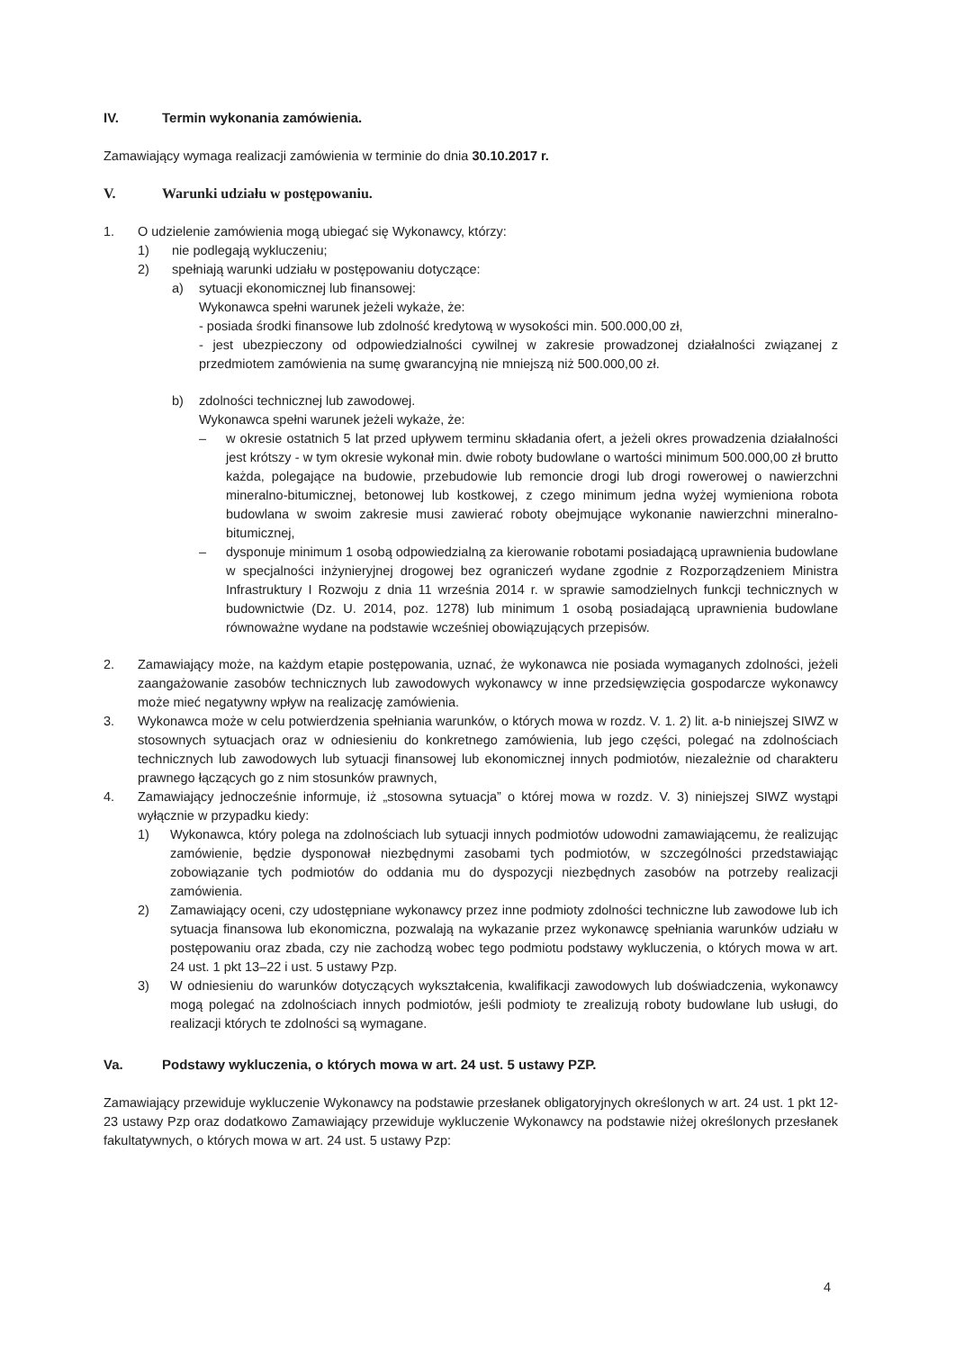IV. Termin wykonania zamówienia.
Zamawiający wymaga realizacji zamówienia w terminie do dnia 30.10.2017 r.
V. Warunki udziału w postępowaniu.
1. O udzielenie zamówienia mogą ubiegać się Wykonawcy, którzy:
1) nie podlegają wykluczeniu;
2) spełniają warunki udziału w postępowaniu dotyczące:
a) sytuacji ekonomicznej lub finansowej:
Wykonawca spełni warunek jeżeli wykaże, że:
- posiada środki finansowe lub zdolność kredytową w wysokości min. 500.000,00 zł,
- jest ubezpieczony od odpowiedzialności cywilnej w zakresie prowadzonej działalności związanej z przedmiotem zamówienia na sumę gwarancyjną nie mniejszą niż 500.000,00 zł.
b) zdolności technicznej lub zawodowej.
Wykonawca spełni warunek jeżeli wykaże, że:
– w okresie ostatnich 5 lat przed upływem terminu składania ofert, a jeżeli okres prowadzenia działalności jest krótszy - w tym okresie wykonał min. dwie roboty budowlane o wartości minimum 500.000,00 zł brutto każda, polegające na budowie, przebudowie lub remoncie drogi lub drogi rowerowej o nawierzchni mineralno-bitumicznej, betonowej lub kostkowej, z czego minimum jedna wyżej wymieniona robota budowlana w swoim zakresie musi zawierać roboty obejmujące wykonanie nawierzchni mineralno-bitumicznej,
– dysponuje minimum 1 osobą odpowiedzialną za kierowanie robotami posiadającą uprawnienia budowlane w specjalności inżynieryjnej drogowej bez ograniczeń wydane zgodnie z Rozporządzeniem Ministra Infrastruktury I Rozwoju z dnia 11 września 2014 r. w sprawie samodzielnych funkcji technicznych w budownictwie (Dz. U. 2014, poz. 1278) lub minimum 1 osobą posiadającą uprawnienia budowlane równoważne wydane na podstawie wcześniej obowiązujących przepisów.
2. Zamawiający może, na każdym etapie postępowania, uznać, że wykonawca nie posiada wymaganych zdolności, jeżeli zaangażowanie zasobów technicznych lub zawodowych wykonawcy w inne przedsięwzięcia gospodarcze wykonawcy może mieć negatywny wpływ na realizację zamówienia.
3. Wykonawca może w celu potwierdzenia spełniania warunków, o których mowa w rozdz. V. 1. 2) lit. a-b niniejszej SIWZ w stosownych sytuacjach oraz w odniesieniu do konkretnego zamówienia, lub jego części, polegać na zdolnościach technicznych lub zawodowych lub sytuacji finansowej lub ekonomicznej innych podmiotów, niezależnie od charakteru prawnego łączących go z nim stosunków prawnych,
4. Zamawiający jednocześnie informuje, iż „stosowna sytuacja” o której mowa w rozdz. V. 3) niniejszej SIWZ wystąpi wyłącznie w przypadku kiedy:
1) Wykonawca, który polega na zdolnościach lub sytuacji innych podmiotów udowodni zamawiającemu, że realizując zamówienie, będzie dysponował niezbędnymi zasobami tych podmiotów, w szczególności przedstawiając zobowiązanie tych podmiotów do oddania mu do dyspozycji niezbędnych zasobów na potrzeby realizacji zamówienia.
2) Zamawiający oceni, czy udostępniane wykonawcy przez inne podmioty zdolności techniczne lub zawodowe lub ich sytuacja finansowa lub ekonomiczna, pozwalają na wykazanie przez wykonawcę spełniania warunków udziału w postępowaniu oraz zbada, czy nie zachodzą wobec tego podmiotu podstawy wykluczenia, o których mowa w art. 24 ust. 1 pkt 13–22 i ust. 5 ustawy Pzp.
3) W odniesieniu do warunków dotyczących wykształcenia, kwalifikacji zawodowych lub doświadczenia, wykonawcy mogą polegać na zdolnościach innych podmiotów, jeśli podmioty te zrealizują roboty budowlane lub usługi, do realizacji których te zdolności są wymagane.
Va. Podstawy wykluczenia, o których mowa w art. 24 ust. 5 ustawy PZP.
Zamawiający przewiduje wykluczenie Wykonawcy na podstawie przesłanek obligatoryjnych określonych w art. 24 ust. 1 pkt 12-23 ustawy Pzp oraz dodatkowo Zamawiający przewiduje wykluczenie Wykonawcy na podstawie niżej określonych przesłanek fakultatywnych, o których mowa w art. 24 ust. 5 ustawy Pzp:
4